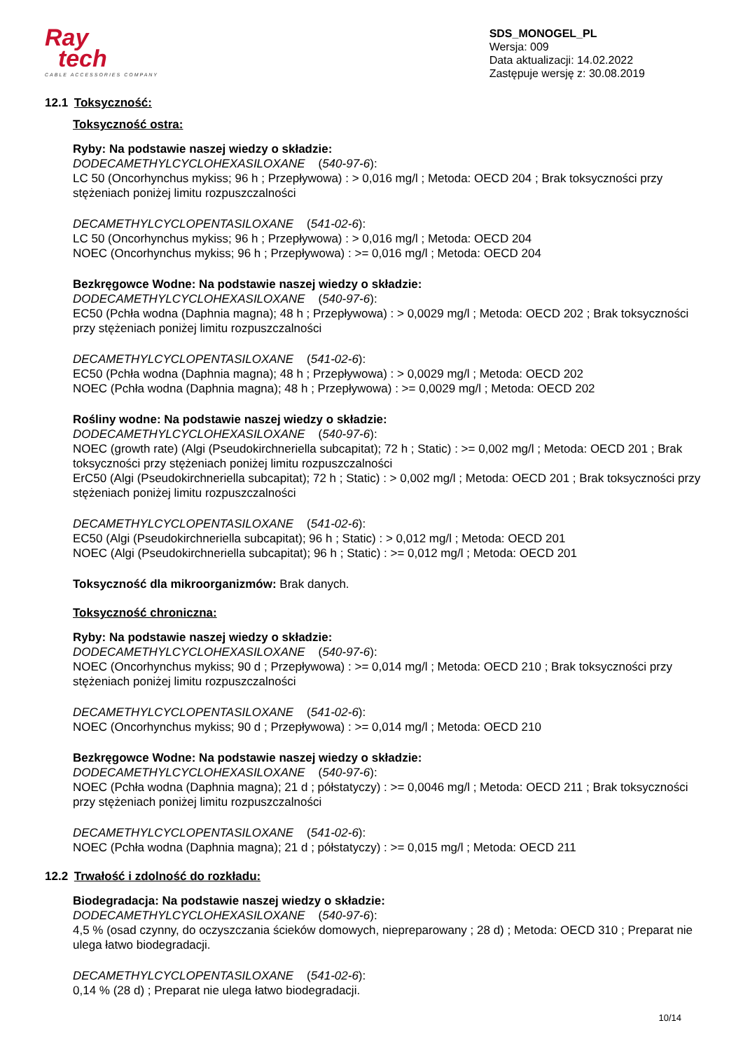Ray
tech
CABLE ACCESSORIES COMPANY
SDS_MONOGEL_PL
Wersja: 009
Data aktualizacji: 14.02.2022
Zastępuje wersję z: 30.08.2019
12.1 Toksyczność:
Toksyczność ostra:
Ryby: Na podstawie naszej wiedzy o składzie:
DODECAMETHYLCYCLOHEXASILOXANE (540-97-6):
LC 50 (Oncorhynchus mykiss; 96 h ; Przepływowa) : > 0,016 mg/l ; Metoda: OECD 204 ; Brak toksyczności przy stężeniach poniżej limitu rozpuszczalności
DECAMETHYLCYCLOPENTASILOXANE (541-02-6):
LC 50 (Oncorhynchus mykiss; 96 h ; Przepływowa) : > 0,016 mg/l ; Metoda: OECD 204
NOEC (Oncorhynchus mykiss; 96 h ; Przepływowa) : >= 0,016 mg/l ; Metoda: OECD 204
Bezkręgowce Wodne: Na podstawie naszej wiedzy o składzie:
DODECAMETHYLCYCLOHEXASILOXANE (540-97-6):
EC50 (Pchła wodna (Daphnia magna); 48 h ; Przepływowa) : > 0,0029 mg/l ; Metoda: OECD 202 ; Brak toksyczności przy stężeniach poniżej limitu rozpuszczalności
DECAMETHYLCYCLOPENTASILOXANE (541-02-6):
EC50 (Pchła wodna (Daphnia magna); 48 h ; Przepływowa) : > 0,0029 mg/l ; Metoda: OECD 202
NOEC (Pchła wodna (Daphnia magna); 48 h ; Przepływowa) : >= 0,0029 mg/l ; Metoda: OECD 202
Rośliny wodne: Na podstawie naszej wiedzy o składzie:
DODECAMETHYLCYCLOHEXASILOXANE (540-97-6):
NOEC (growth rate) (Algi (Pseudokirchneriella subcapitat); 72 h ; Static) : >= 0,002 mg/l ; Metoda: OECD 201 ; Brak toksyczności przy stężeniach poniżej limitu rozpuszczalności
ErC50 (Algi (Pseudokirchneriella subcapitat); 72 h ; Static) : > 0,002 mg/l ; Metoda: OECD 201 ; Brak toksyczności przy stężeniach poniżej limitu rozpuszczalności
DECAMETHYLCYCLOPENTASILOXANE (541-02-6):
EC50 (Algi (Pseudokirchneriella subcapitat); 96 h ; Static) : > 0,012 mg/l ; Metoda: OECD 201
NOEC (Algi (Pseudokirchneriella subcapitat); 96 h ; Static) : >= 0,012 mg/l ; Metoda: OECD 201
Toksyczność dla mikroorganizmów: Brak danych.
Toksyczność chroniczna:
Ryby: Na podstawie naszej wiedzy o składzie:
DODECAMETHYLCYCLOHEXASILOXANE (540-97-6):
NOEC (Oncorhynchus mykiss; 90 d ; Przepływowa) : >= 0,014 mg/l ; Metoda: OECD 210 ; Brak toksyczności przy stężeniach poniżej limitu rozpuszczalności
DECAMETHYLCYCLOPENTASILOXANE (541-02-6):
NOEC (Oncorhynchus mykiss; 90 d ; Przepływowa) : >= 0,014 mg/l ; Metoda: OECD 210
Bezkręgowce Wodne: Na podstawie naszej wiedzy o składzie:
DODECAMETHYLCYCLOHEXASILOXANE (540-97-6):
NOEC (Pchła wodna (Daphnia magna); 21 d ; półstatyczy) : >= 0,0046 mg/l ; Metoda: OECD 211 ; Brak toksyczności przy stężeniach poniżej limitu rozpuszczalności
DECAMETHYLCYCLOPENTASILOXANE (541-02-6):
NOEC (Pchła wodna (Daphnia magna); 21 d ; półstatyczy) : >= 0,015 mg/l ; Metoda: OECD 211
12.2 Trwałość i zdolność do rozkładu:
Biodegradacja: Na podstawie naszej wiedzy o składzie:
DODECAMETHYLCYCLOHEXASILOXANE (540-97-6):
4,5 % (osad czynny, do oczyszczania ścieków domowych, niepreparowany ; 28 d) ; Metoda: OECD 310 ; Preparat nie ulega łatwo biodegradacji.
DECAMETHYLCYCLOPENTASILOXANE (541-02-6):
0,14 % (28 d) ; Preparat nie ulega łatwo biodegradacji.
10/14